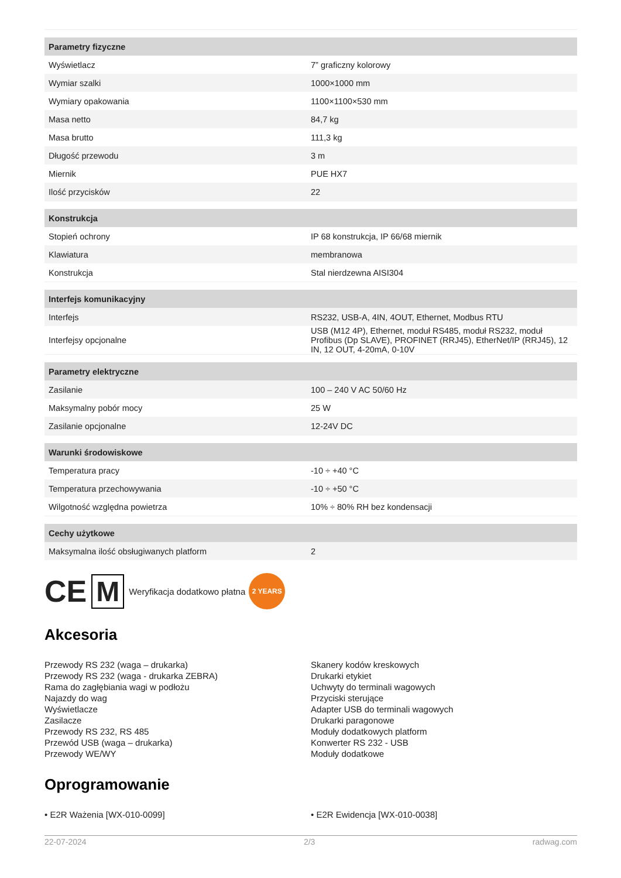| Parametry fizyczne | |
| --- | --- |
| Wyświetlacz | 7” graficzny kolorowy |
| Wymiar szalki | 1000×1000 mm |
| Wymiary opakowania | 1100×1100×530 mm |
| Masa netto | 84,7 kg |
| Masa brutto | 111,3 kg |
| Długość przewodu | 3 m |
| Miernik | PUE HX7 |
| Ilość przycisków | 22 |
| Konstrukcja | |
| Stopień ochrony | IP 68 konstrukcja, IP 66/68 miernik |
| Klawiatura | membranowa |
| Konstrukcja | Stal nierdzewna AISI304 |
| Interfejs komunikacyjny | |
| Interfejs | RS232, USB-A, 4IN, 4OUT, Ethernet, Modbus RTU |
| Interfejsy opcjonalne | USB (M12 4P), Ethernet, moduł RS485, moduł RS232, moduł Profibus (Dp SLAVE), PROFINET (RRJ45), EtherNet/IP (RRJ45), 12 IN, 12 OUT, 4-20mA, 0-10V |
| Parametry elektryczne | |
| Zasilanie | 100 – 240 V AC 50/60 Hz |
| Maksymalny pobór mocy | 25 W |
| Zasilanie opcjonalne | 12-24V DC |
| Warunki środowiskowe | |
| Temperatura pracy | -10 ÷ +40 °C |
| Temperatura przechowywania | -10 ÷ +50 °C |
| Wilgotność względna powietrza | 10% ÷ 80% RH bez kondensacji |
| Cechy użytkowe | |
| Maksymalna ilość obsługiwanych platform | 2 |
CE M Weryfikacja dodatkowo płatna 2 YEARS
Akcesoria
Przewody RS 232 (waga – drukarka)
Przewody RS 232 (waga - drukarka ZEBRA)
Rama do zagłębiania wagi w podłożu
Najazdy do wag
Wyświetlacze
Zasilacze
Przewody RS 232, RS 485
Przewód USB (waga – drukarka)
Przewody WE/WY
Skanery kodów kreskowych
Drukarki etykiet
Uchwyty do terminali wagowych
Przyciski sterujące
Adapter USB do terminali wagowych
Drukarki paragonowe
Moduły dodatkowych platform
Konwerter RS 232 - USB
Moduły dodatkowe
Oprogramowanie
• E2R Ważenia [WX-010-0099] • E2R Ewidencja [WX-010-0038]
22-07-2024 2/3 radwag.com